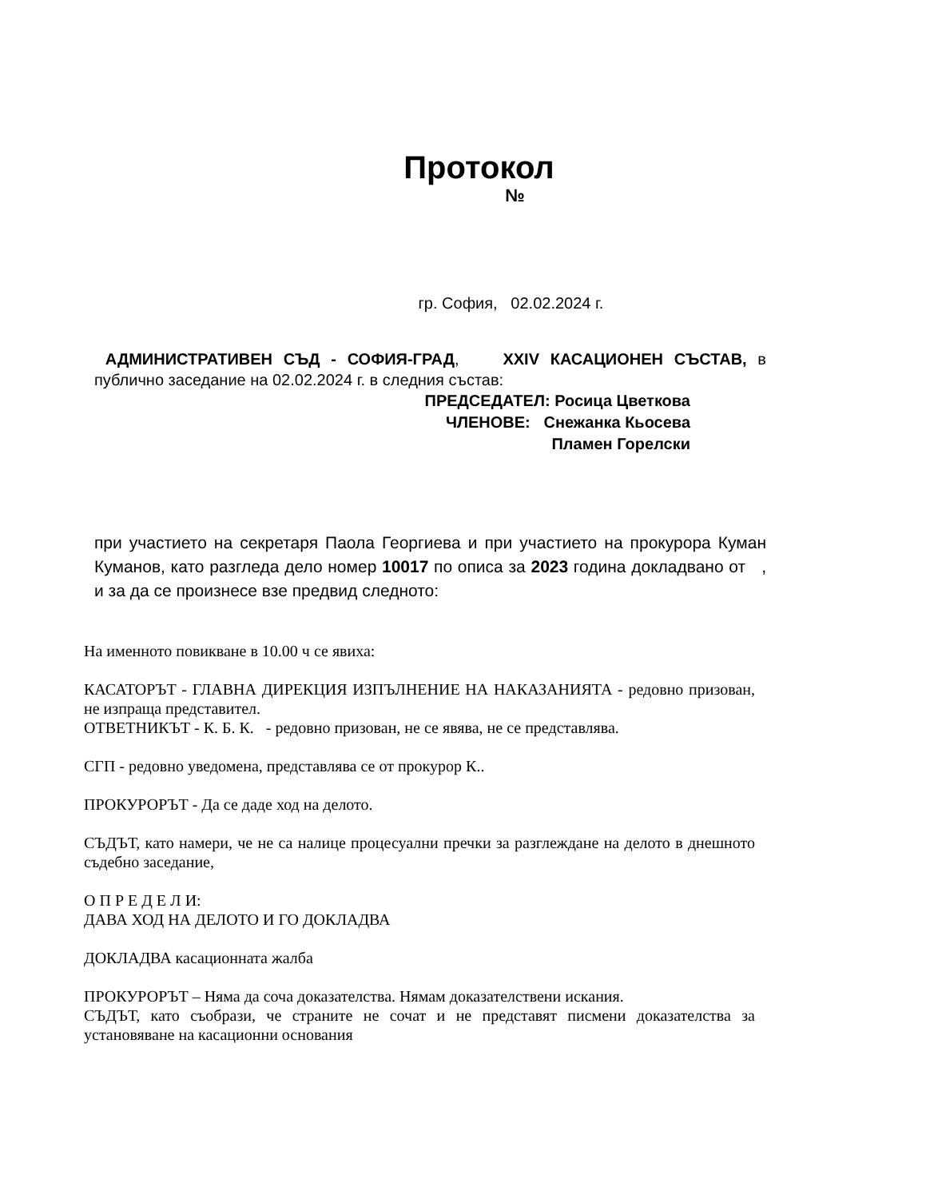Протокол
№
гр. София, 02.02.2024 г.
АДМИНИСТРАТИВЕН СЪД - СОФИЯ-ГРАД, XXIV КАСАЦИОНЕН СЪСТАВ, в публично заседание на 02.02.2024 г. в следния състав:
ПРЕДСЕДАТЕЛ: Росица Цветкова
ЧЛЕНОВЕ: Снежанка Кьосева
Пламен Горелски
при участието на секретаря Паола Георгиева и при участието на прокурора Куман Куманов, като разгледа дело номер 10017 по описа за 2023 година докладвано от , и за да се произнесе взе предвид следното:
На именното повикване в 10.00 ч се явиха:
КАСАТОРЪТ - ГЛАВНА ДИРЕКЦИЯ ИЗПЪЛНЕНИЕ НА НАКАЗАНИЯТА - редовно призован, не изпраща представител.
ОТВЕТНИКЪТ - К. Б. К. - редовно призован, не се явява, не се представлява.
СГП - редовно уведомена, представлява се от прокурор К..
ПРОКУРОРЪТ - Да се даде ход на делото.
СЪДЪТ, като намери, че не са налице процесуални пречки за разглеждане на делото в днешното съдебно заседание,
О П Р Е Д Е Л И:
ДАВА ХОД НА ДЕЛОТО И ГО ДОКЛАДВА
ДОКЛАДВА касационната жалба
ПРОКУРОРЪТ – Няма да соча доказателства. Нямам доказателствени искания.
СЪДЪТ, като съобрази, че страните не сочат и не представят писмени доказателства за установяване на касационни основания